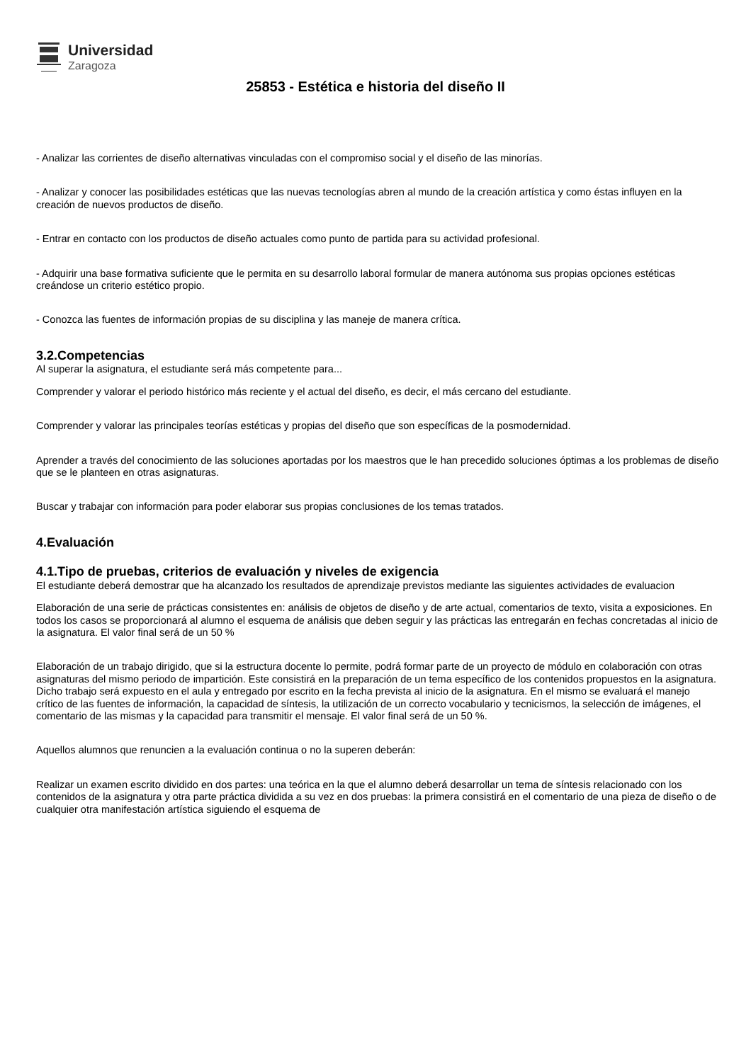Universidad
Zaragoza
25853 - Estética e historia del diseño II
- Analizar las corrientes de diseño alternativas vinculadas con el compromiso social y el diseño de las minorías.
- Analizar y conocer las posibilidades estéticas que las nuevas tecnologías abren al mundo de la creación artística y como éstas influyen en la creación de nuevos productos de diseño.
- Entrar en contacto con los productos de diseño actuales como punto de partida para su actividad profesional.
- Adquirir una base formativa suficiente que le permita en su desarrollo laboral formular de manera autónoma sus propias opciones estéticas creándose un criterio estético propio.
- Conozca las fuentes de información propias de su disciplina y las maneje de manera crítica.
3.2.Competencias
Al superar la asignatura, el estudiante será más competente para...
Comprender y valorar el periodo histórico más reciente y el actual del diseño, es decir, el más cercano del estudiante.
Comprender y valorar las principales teorías estéticas y propias del diseño que son específicas de la posmodernidad.
Aprender a través del conocimiento de las soluciones aportadas por los maestros que le han precedido soluciones óptimas a los problemas de diseño que se le planteen en otras asignaturas.
Buscar y trabajar con información para poder elaborar sus propias conclusiones de los temas tratados.
4.Evaluación
4.1.Tipo de pruebas, criterios de evaluación y niveles de exigencia
El estudiante deberá demostrar que ha alcanzado los resultados de aprendizaje previstos mediante las siguientes actividades de evaluacion
Elaboración de una serie de prácticas consistentes en: análisis de objetos de diseño y de arte actual, comentarios de texto, visita a exposiciones. En todos los casos se proporcionará al alumno el esquema de análisis que deben seguir y las prácticas las entregarán en fechas concretadas al inicio de la asignatura. El valor final será de un 50 %
Elaboración de un trabajo dirigido, que si la estructura docente lo permite, podrá formar parte de un proyecto de módulo en colaboración con otras asignaturas del mismo periodo de impartición. Este consistirá en la preparación de un tema específico de los contenidos propuestos en la asignatura. Dicho trabajo será expuesto en el aula y entregado por escrito en la fecha prevista al inicio de la asignatura. En el mismo se evaluará el manejo crítico de las fuentes de información, la capacidad de síntesis, la utilización de un correcto vocabulario y tecnicismos, la selección de imágenes, el comentario de las mismas y la capacidad para transmitir el mensaje. El valor final será de un 50 %.
Aquellos alumnos que renuncien a la evaluación continua o no la superen deberán:
Realizar un examen escrito dividido en dos partes: una teórica en la que el alumno deberá desarrollar un tema de síntesis relacionado con los contenidos de la asignatura y otra parte práctica dividida a su vez en dos pruebas: la primera consistirá en el comentario de una pieza de diseño o de cualquier otra manifestación artística siguiendo el esquema de